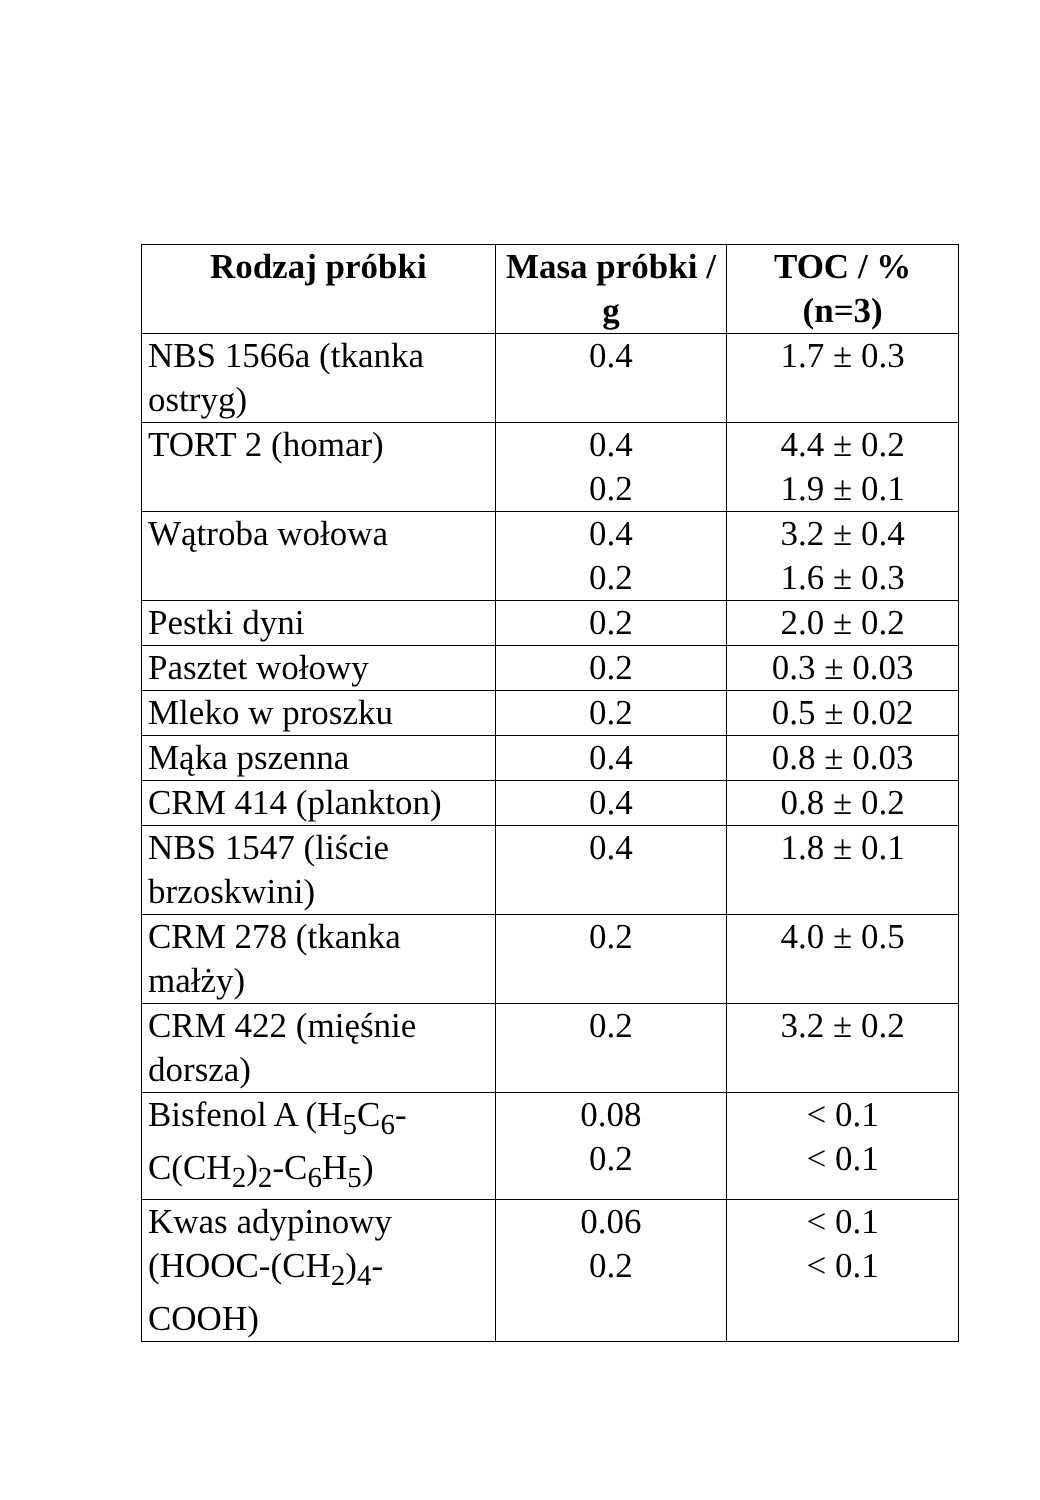| Rodzaj próbki | Masa próbki / g | TOC / % (n=3) |
| --- | --- | --- |
| NBS 1566a (tkanka ostryg) | 0.4 | 1.7 ± 0.3 |
| TORT 2 (homar) | 0.4 0.2 | 4.4 ± 0.2 1.9 ± 0.1 |
| Wątroba wołowa | 0.4 0.2 | 3.2 ± 0.4 1.6 ± 0.3 |
| Pestki dyni | 0.2 | 2.0 ± 0.2 |
| Pasztet wołowy | 0.2 | 0.3 ± 0.03 |
| Mleko w proszku | 0.2 | 0.5 ± 0.02 |
| Mąka pszenna | 0.4 | 0.8 ± 0.03 |
| CRM 414 (plankton) | 0.4 | 0.8 ± 0.2 |
| NBS 1547 (liście brzoskwini) | 0.4 | 1.8 ± 0.1 |
| CRM 278 (tkanka małży) | 0.2 | 4.0 ± 0.5 |
| CRM 422 (mięśnie dorsza) | 0.2 | 3.2 ± 0.2 |
| Bisfenol A (H<sub>5</sub>C<sub>6</sub>-C(CH<sub>2</sub>)<sub>2</sub>-C<sub>6</sub>H<sub>5</sub>) | 0.08 0.2 | < 0.1 < 0.1 |
| Kwas adypinowy (HOOC-(CH<sub>2</sub>)<sub>4</sub>-COOH) | 0.06 0.2 | < 0.1 < 0.1 |